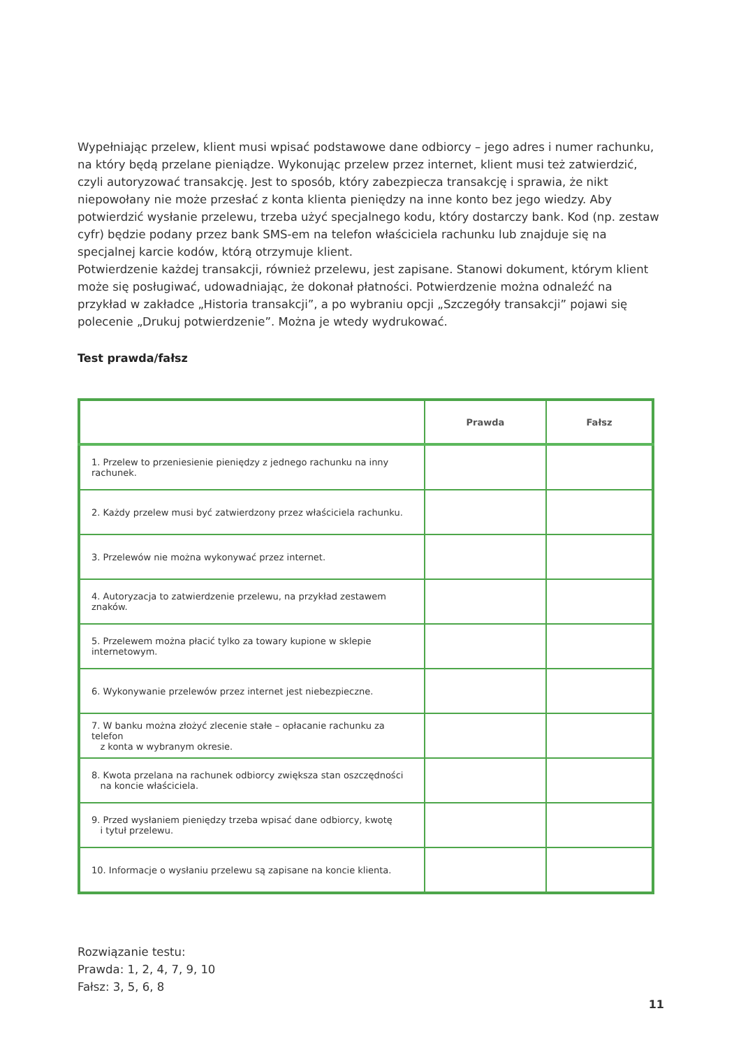Wypełniając przelew, klient musi wpisać podstawowe dane odbiorcy – jego adres i numer rachunku, na który będą przelane pieniądze. Wykonując przelew przez internet, klient musi też zatwierdzić, czyli autoryzować transakcję. Jest to sposób, który zabezpiecza transakcję i sprawia, że nikt niepowołany nie może przesłać z konta klienta pieniędzy na inne konto bez jego wiedzy. Aby potwierdzić wysłanie przelewu, trzeba użyć specjalnego kodu, który dostarczy bank. Kod (np. zestaw cyfr) będzie podany przez bank SMS-em na telefon właściciela rachunku lub znajduje się na specjalnej karcie kodów, którą otrzymuje klient.
Potwierdzenie każdej transakcji, również przelewu, jest zapisane. Stanowi dokument, którym klient może się posługiwać, udowadniając, że dokonał płatności. Potwierdzenie można odnaleźć na przykład w zakładce „Historia transakcji”, a po wybraniu opcji „Szczegóły transakcji” pojawi się polecenie „Drukuj potwierdzenie”. Można je wtedy wydrukować.
Test prawda/fałsz
| | Prawda | Fałsz |
| --- | --- | --- |
| 1. Przelew to przeniesienie pieniędzy z jednego rachunku na inny rachunek. | | |
| 2. Każdy przelew musi być zatwierdzony przez właściciela rachunku. | | |
| 3. Przelewów nie można wykonywać przez internet. | | |
| 4. Autoryzacja to zatwierdzenie przelewu, na przykład zestawem znaków. | | |
| 5. Przelewem można płacić tylko za towary kupione w sklepie internetowym. | | |
| 6. Wykonywanie przelewów przez internet jest niebezpieczne. | | |
| 7. W banku można złożyć zlecenie stałe – opłacanie rachunku za telefon z konta w wybranym okresie. | | |
| 8. Kwota przelana na rachunek odbiorcy zwiększa stan oszczędności na koncie właściciela. | | |
| 9. Przed wysłaniem pieniędzy trzeba wpisać dane odbiorcy, kwotę i tytuł przelewu. | | |
| 10. Informacje o wysłaniu przelewu są zapisane na koncie klienta. | | |
Rozwiązanie testu:
Prawda: 1, 2, 4, 7, 9, 10
Fałsz: 3, 5, 6, 8
11